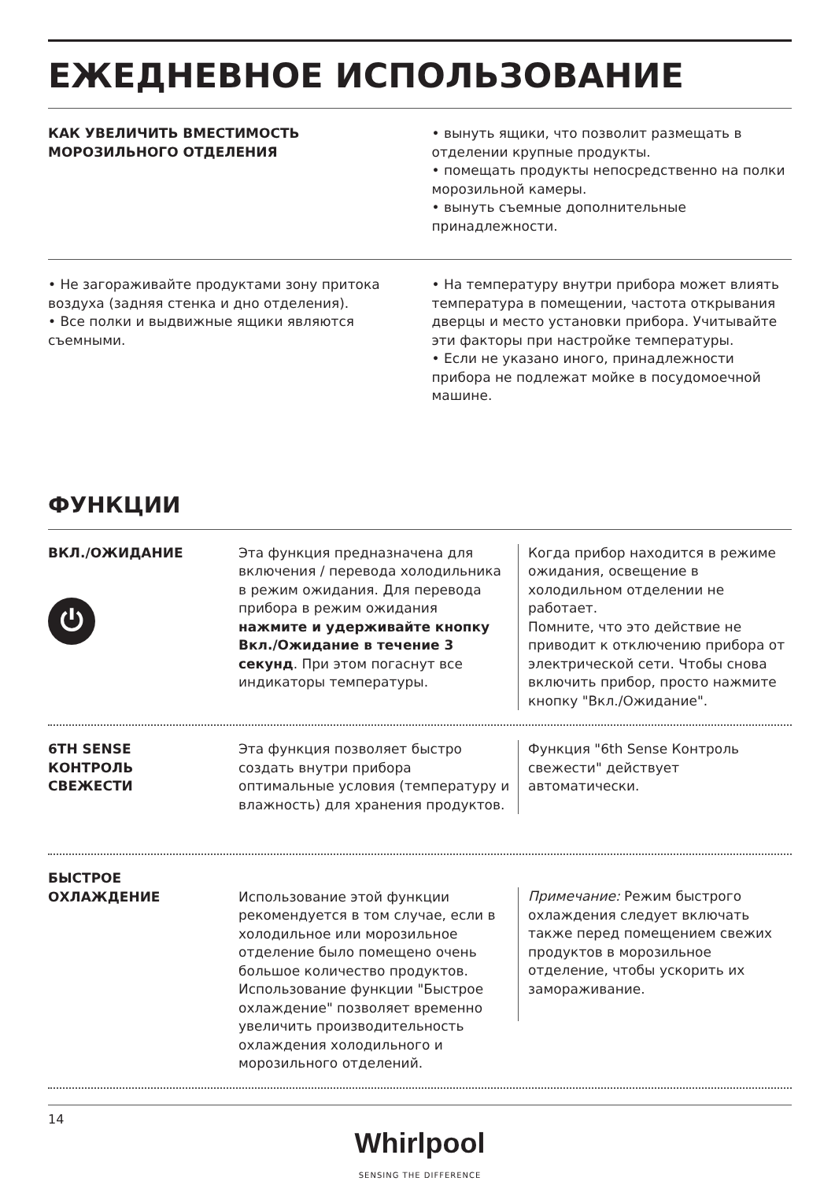ЕЖЕДНЕВНОЕ ИСПОЛЬЗОВАНИЕ
КАК УВЕЛИЧИТЬ ВМЕСТИМОСТЬ
МОРОЗИЛЬНОГО ОТДЕЛЕНИЯ
• вынуть ящики, что позволит размещать в отделении крупные продукты.
• помещать продукты непосредственно на полки морозильной камеры.
• вынуть съемные дополнительные принадлежности.
• Не загораживайте продуктами зону притока воздуха (задняя стенка и дно отделения).
• Все полки и выдвижные ящики являются съемными.
• На температуру внутри прибора может влиять температура в помещении, частота открывания дверцы и место установки прибора. Учитывайте эти факторы при настройке температуры.
• Если не указано иного, принадлежности прибора не подлежат мойке в посудомоечной машине.
ФУНКЦИИ
ВКЛ./ОЖИДАНИЕ
⏻
Эта функция предназначена для включения / перевода холодильника в режим ожидания. Для перевода прибора в режим ожидания нажмите и удерживайте кнопку Вкл./Ожидание в течение 3 секунд. При этом погаснут все индикаторы температуры.
Когда прибор находится в режиме ожидания, освещение в холодильном отделении не работает.
Помните, что это действие не приводит к отключению прибора от электрической сети. Чтобы снова включить прибор, просто нажмите кнопку "Вкл./Ожидание".
6TH SENSE
КОНТРОЛЬ
СВЕЖЕСТИ
Эта функция позволяет быстро создать внутри прибора оптимальные условия (температуру и влажность) для хранения продуктов.
Функция "6th Sense Контроль свежести" действует автоматически.
БЫСТРОЕ
ОХЛАЖДЕНИЕ
Использование этой функции рекомендуется в том случае, если в холодильное или морозильное отделение было помещено очень большое количество продуктов. Использование функции "Быстрое охлаждение" позволяет временно увеличить производительность охлаждения холодильного и морозильного отделений.
Примечание: Режим быстрого охлаждения следует включать также перед помещением свежих продуктов в морозильное отделение, чтобы ускорить их замораживание.
14
Whirlpool
SENSING THE DIFFERENCE